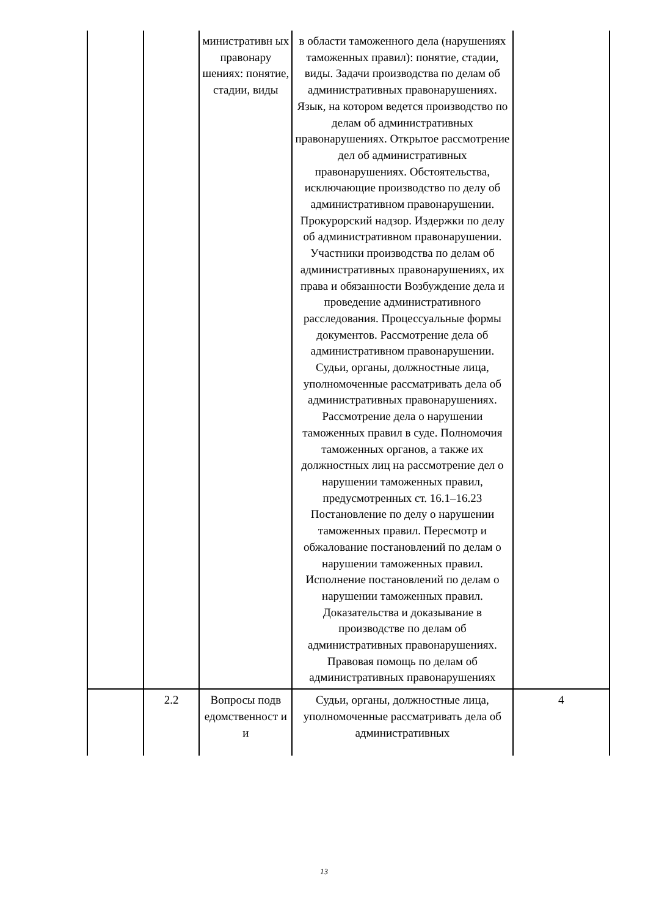| | | министративн ых правонару шениях: понятие, стадии, виды | в области таможенного дела (нарушениях таможенных правил): понятие, стадии, виды. Задачи производства по делам об административных правонарушениях. Язык, на котором ведется производство по делам об административных правонарушениях. Открытое рассмотрение дел об административных правонарушениях. Обстоятельства, исключающие производство по делу об административном правонарушении. Прокурорский надзор. Издержки по делу об административном правонарушении. Участники производства по делам об административных правонарушениях, их права и обязанности Возбуждение дела и проведение административного расследования. Процессуальные формы документов. Рассмотрение дела об административном правонарушении. Судьи, органы, должностные лица, уполномоченные рассматривать дела об административных правонарушениях. Рассмотрение дела о нарушении таможенных правил в суде. Полномочия таможенных органов, а также их должностных лиц на рассмотрение дел о нарушении таможенных правил, предусмотренных ст. 16.1–16.23 Постановление по делу о нарушении таможенных правил. Пересмотр и обжалование постановлений по делам о нарушении таможенных правил. Исполнение постановлений по делам о нарушении таможенных правил. Доказательства и доказывание в производстве по делам об административных правонарушениях. Правовая помощь по делам об административных правонарушениях | |
| | 2.2 | Вопросы подв едомственност и и | Судьи, органы, должностные лица, уполномоченные рассматривать дела об административных | 4 |
13